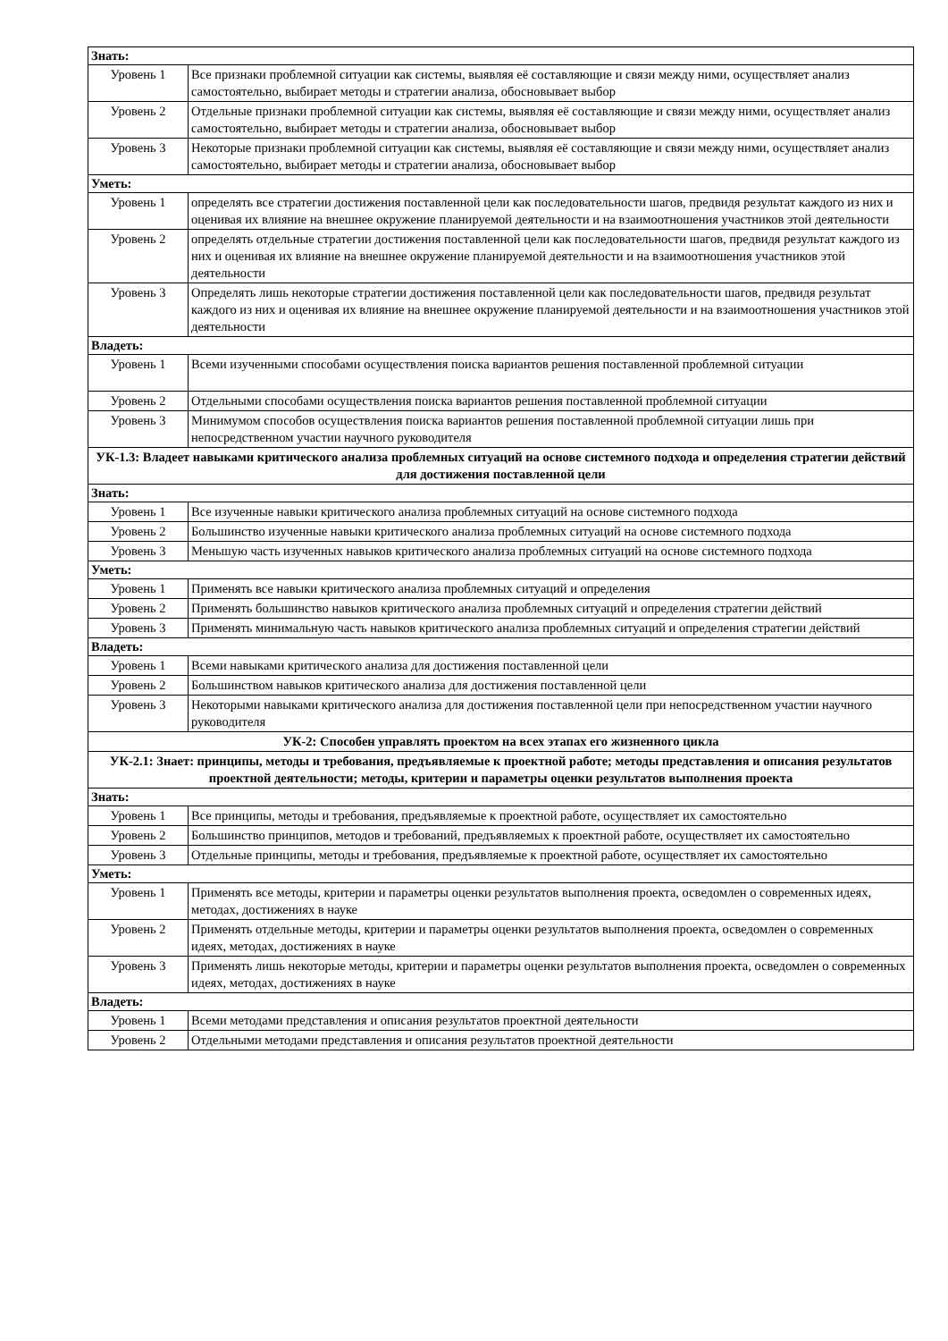| Знать: | |
| Уровень 1 | Все признаки проблемной ситуации как системы, выявляя её составляющие и связи между ними, осуществляет анализ самостоятельно, выбирает методы и стратегии анализа, обосновывает выбор |
| Уровень 2 | Отдельные признаки проблемной ситуации как системы, выявляя её составляющие и связи между ними, осуществляет анализ самостоятельно, выбирает методы и стратегии анализа, обосновывает выбор |
| Уровень 3 | Некоторые признаки проблемной ситуации как системы, выявляя её составляющие и связи между ними, осуществляет анализ самостоятельно, выбирает методы и стратегии анализа, обосновывает выбор |
| Уметь: | |
| Уровень 1 | определять все стратегии достижения поставленной цели как последовательности шагов, предвидя результат каждого из них и оценивая их влияние на внешнее окружение планируемой деятельности и на взаимоотношения участников этой деятельности |
| Уровень 2 | определять отдельные стратегии достижения поставленной цели как последовательности шагов, предвидя результат каждого из них и оценивая их влияние на внешнее окружение планируемой деятельности и на взаимоотношения участников этой деятельности |
| Уровень 3 | Определять лишь некоторые стратегии достижения поставленной цели как последовательности шагов, предвидя результат каждого из них и оценивая их влияние на внешнее окружение планируемой деятельности и на взаимоотношения участников этой деятельности |
| Владеть: | |
| Уровень 1 | Всеми изученными способами осуществления поиска вариантов решения поставленной проблемной ситуации |
| Уровень 2 | Отдельными способами осуществления поиска вариантов решения поставленной проблемной ситуации |
| Уровень 3 | Минимумом способов осуществления поиска вариантов решения поставленной проблемной ситуации лишь при непосредственном участии научного руководителя |
| УК-1.3: Владеет навыками критического анализа проблемных ситуаций на основе системного подхода и определения стратегии действий для достижения поставленной цели | |
| Знать: | |
| Уровень 1 | Все изученные навыки критического анализа проблемных ситуаций на основе системного подхода |
| Уровень 2 | Большинство изученные навыки критического анализа проблемных ситуаций на основе системного подхода |
| Уровень 3 | Меньшую часть изученных навыков критического анализа проблемных ситуаций на основе системного подхода |
| Уметь: | |
| Уровень 1 | Применять все навыки критического анализа проблемных ситуаций и определения |
| Уровень 2 | Применять большинство навыков критического анализа проблемных ситуаций и определения стратегии действий |
| Уровень 3 | Применять минимальную часть навыков критического анализа проблемных ситуаций и определения стратегии действий |
| Владеть: | |
| Уровень 1 | Всеми навыками критического анализа для достижения поставленной цели |
| Уровень 2 | Большинством навыков критического анализа для достижения поставленной цели |
| Уровень 3 | Некоторыми навыками критического анализа для достижения поставленной цели при непосредственном участии научного руководителя |
| УК-2: Способен управлять проектом на всех этапах его жизненного цикла | |
| УК-2.1: Знает: принципы, методы и требования, предъявляемые к проектной работе; методы представления и описания результатов проектной деятельности; методы, критерии и параметры оценки результатов выполнения проекта | |
| Знать: | |
| Уровень 1 | Все принципы, методы и требования, предъявляемые к проектной работе, осуществляет их самостоятельно |
| Уровень 2 | Большинство принципов, методов и требований, предъявляемых к проектной работе, осуществляет их самостоятельно |
| Уровень 3 | Отдельные принципы, методы и требования, предъявляемые к проектной работе, осуществляет их самостоятельно |
| Уметь: | |
| Уровень 1 | Применять все методы, критерии и параметры оценки результатов выполнения проекта, осведомлен о современных идеях, методах, достижениях в науке |
| Уровень 2 | Применять отдельные методы, критерии и параметры оценки результатов выполнения проекта, осведомлен о современных идеях, методах, достижениях в науке |
| Уровень 3 | Применять лишь некоторые методы, критерии и параметры оценки результатов выполнения проекта, осведомлен о современных идеях, методах, достижениях в науке |
| Владеть: | |
| Уровень 1 | Всеми методами представления и описания результатов проектной деятельности |
| Уровень 2 | Отдельными методами представления и описания результатов проектной деятельности |